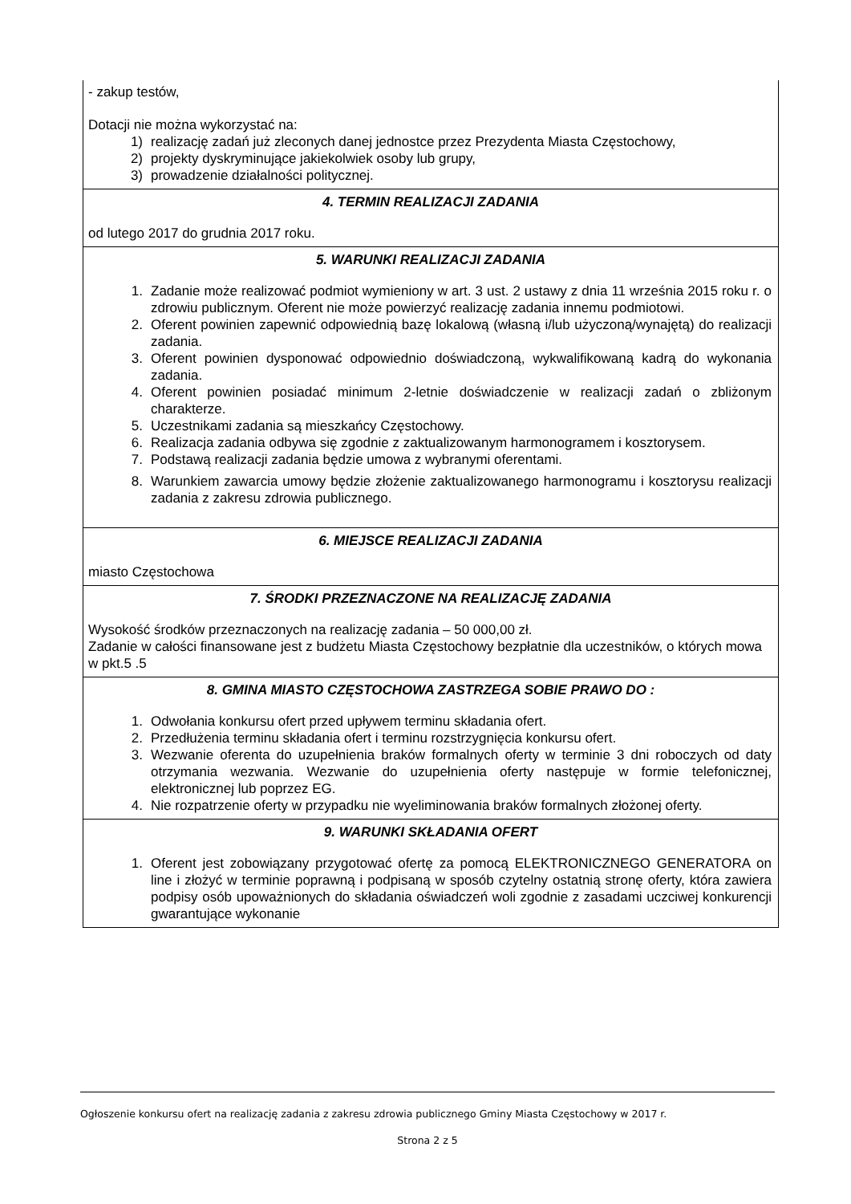- zakup testów,
Dotacji nie można wykorzystać na:
1) realizację zadań już zleconych danej jednostce przez Prezydenta Miasta Częstochowy,
2) projekty dyskryminujące jakiekolwiek osoby lub grupy,
3) prowadzenie działalności politycznej.
4. TERMIN REALIZACJI ZADANIA
od lutego 2017 do grudnia 2017 roku.
5. WARUNKI REALIZACJI ZADANIA
1. Zadanie może realizować podmiot wymieniony w art. 3 ust. 2 ustawy z dnia 11 września 2015 roku r. o zdrowiu publicznym. Oferent nie może powierzyć realizację zadania innemu podmiotowi.
2. Oferent powinien zapewnić odpowiednią bazę lokalową (własną i/lub użyczoną/wynajętą) do realizacji zadania.
3. Oferent powinien dysponować odpowiednio doświadczoną, wykwalifikowaną kadrą do wykonania zadania.
4. Oferent powinien posiadać minimum 2-letnie doświadczenie w realizacji zadań o zbliżonym charakterze.
5. Uczestnikami zadania są mieszkańcy Częstochowy.
6. Realizacja zadania odbywa się zgodnie z zaktualizowanym harmonogramem i kosztorysem.
7. Podstawą realizacji zadania będzie umowa z wybranymi oferentami.
8. Warunkiem zawarcia umowy będzie złożenie zaktualizowanego harmonogramu i kosztorysu realizacji zadania z zakresu zdrowia publicznego.
6. MIEJSCE REALIZACJI ZADANIA
miasto Częstochowa
7. ŚRODKI PRZEZNACZONE NA REALIZACJĘ ZADANIA
Wysokość środków przeznaczonych na realizację zadania – 50 000,00 zł.
Zadanie w całości finansowane jest z budżetu Miasta Częstochowy bezpłatnie dla uczestników, o których mowa w pkt.5 .5
8. GMINA MIASTO CZĘSTOCHOWA ZASTRZEGA SOBIE PRAWO DO :
1. Odwołania konkursu ofert przed upływem terminu składania ofert.
2. Przedłużenia terminu składania ofert i terminu rozstrzygnięcia konkursu ofert.
3. Wezwanie oferenta do uzupełnienia braków formalnych oferty w terminie 3 dni roboczych od daty otrzymania wezwania. Wezwanie do uzupełnienia oferty następuje w formie telefonicznej, elektronicznej lub poprzez EG.
4. Nie rozpatrzenie oferty w przypadku nie wyeliminowania braków formalnych złożonej oferty.
9. WARUNKI SKŁADANIA OFERT
1. Oferent jest zobowiązany przygotować ofertę za pomocą ELEKTRONICZNEGO GENERATORA on line i złożyć w terminie poprawną i podpisaną w sposób czytelny ostatnią stronę oferty, która zawiera podpisy osób upoważnionych do składania oświadczeń woli zgodnie z zasadami uczciwej konkurencji gwarantujące wykonanie
Ogłoszenie konkursu ofert na realizację zadania z zakresu zdrowia publicznego Gminy Miasta Częstochowy w 2017 r.
Strona 2 z 5